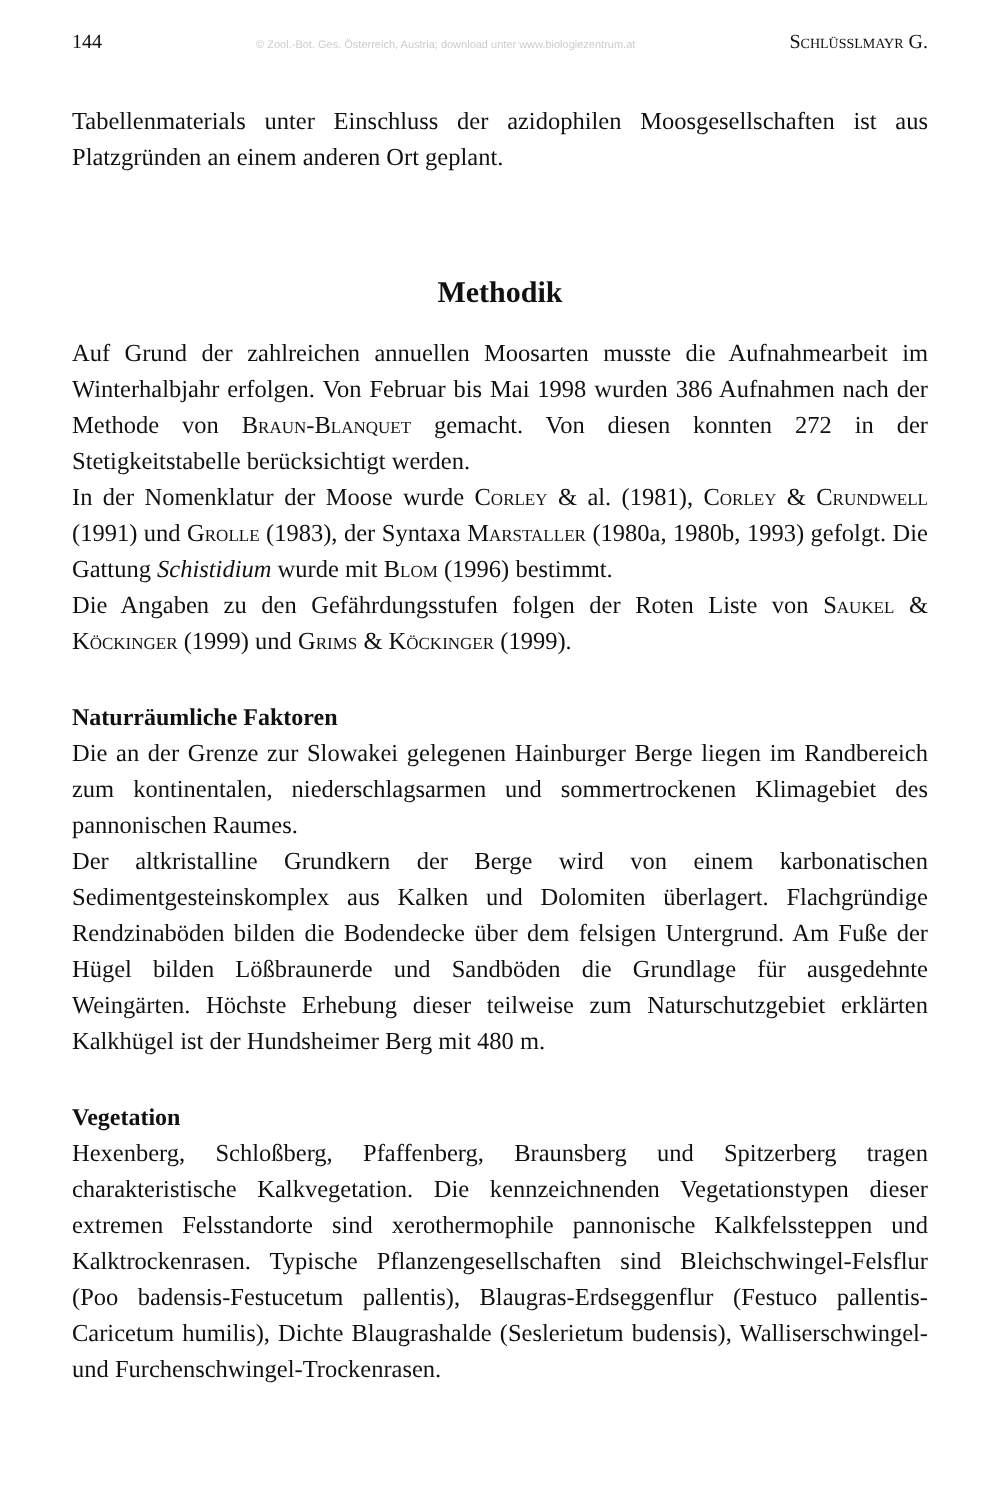144 © Zool.-Bot. Ges. Österreich, Austria; download unter www.biologiezentrum.at Schlüsslmayr G.
Tabellenmaterials unter Einschluss der azidophilen Moosgesellschaften ist aus Platzgründen an einem anderen Ort geplant.
Methodik
Auf Grund der zahlreichen annuellen Moosarten musste die Aufnahmearbeit im Winterhalbjahr erfolgen. Von Februar bis Mai 1998 wurden 386 Aufnahmen nach der Methode von Braun-Blanquet gemacht. Von diesen konnten 272 in der Stetigkeitstabelle berücksichtigt werden.
In der Nomenklatur der Moose wurde Corley & al. (1981), Corley & Crundwell (1991) und Grolle (1983), der Syntaxa Marstaller (1980a, 1980b, 1993) gefolgt. Die Gattung Schistidium wurde mit Blom (1996) bestimmt.
Die Angaben zu den Gefährdungsstufen folgen der Roten Liste von Saukel & Köckinger (1999) und Grims & Köckinger (1999).
Naturräumliche Faktoren
Die an der Grenze zur Slowakei gelegenen Hainburger Berge liegen im Randbereich zum kontinentalen, niederschlagsarmen und sommertrockenen Klimagebiet des pannonischen Raumes.
Der altkristalline Grundkern der Berge wird von einem karbonatischen Sedimentgesteinskomplex aus Kalken und Dolomiten überlagert. Flachgründige Rendzinaböden bilden die Bodendecke über dem felsigen Untergrund. Am Fuße der Hügel bilden Lößbraunerde und Sandböden die Grundlage für ausgedehnte Weingärten. Höchste Erhebung dieser teilweise zum Naturschutzgebiet erklärten Kalkhügel ist der Hundsheimer Berg mit 480 m.
Vegetation
Hexenberg, Schloßberg, Pfaffenberg, Braunsberg und Spitzerberg tragen charakteristische Kalkvegetation. Die kennzeichnenden Vegetationstypen dieser extremen Felsstandorte sind xerothermophile pannonische Kalkfelssteppen und Kalktrockenrasen. Typische Pflanzengesellschaften sind Bleichschwingel-Felsflur (Poo badensis-Festucetum pallentis), Blaugras-Erdseggenflur (Festuco pallentis-Caricetum humilis), Dichte Blaugrashalde (Seslerietum budensis), Walliserschwingel- und Furchenschwingel-Trockenrasen.